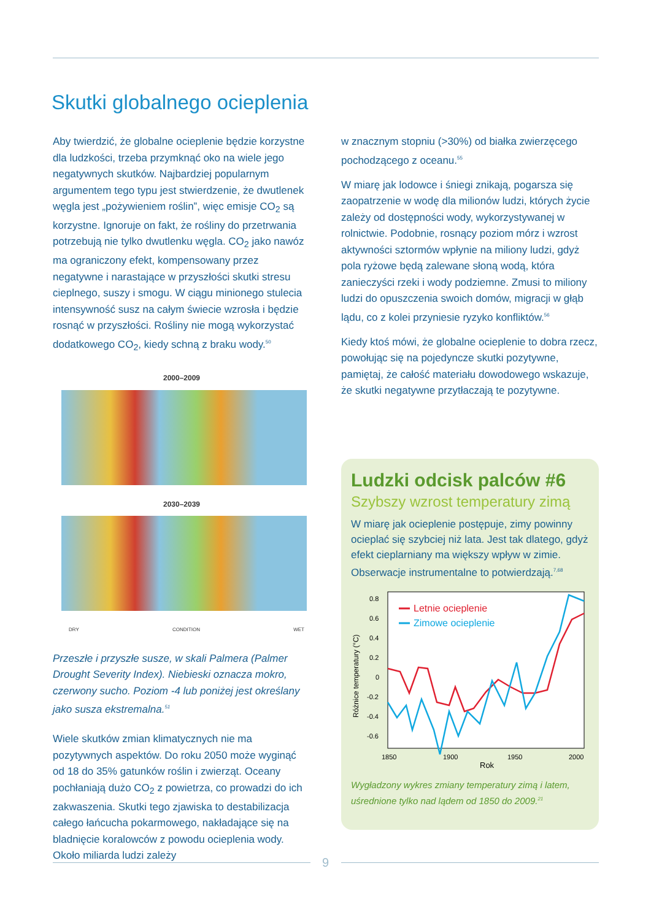Skutki globalnego ocieplenia
Aby twierdzić, że globalne ocieplenie będzie korzystne dla ludzkości, trzeba przymknąć oko na wiele jego negatywnych skutków. Najbardziej popularnym argumentem tego typu jest stwierdzenie, że dwutlenek węgla jest „pożywieniem roślin”, więc emisje CO<sub>2</sub> są korzystne. Ignoruje on fakt, że rośliny do przetrwania potrzebują nie tylko dwutlenku węgla. CO<sub>2</sub> jako nawóz ma ograniczony efekt, kompensowany przez negatywne i narastające w przyszłości skutki stresu cieplnego, suszy i smogu. W ciągu minionego stulecia intensywność susz na całym świecie wzrosła i będzie rosnąć w przyszłości. Rośliny nie mogą wykorzystać dodatkowego CO<sub>2</sub>, kiedy schną z braku wody.<sup>50</sup>
2000–2009
2030–2039
DRY CONDITION WET
Przeszłe i przyszłe susze, w skali Palmera (Palmer Drought Severity Index). Niebieski oznacza mokro, czerwony sucho. Poziom -4 lub poniżej jest określany jako susza ekstremalna.<sup>51</sup>
Wiele skutków zmian klimatycznych nie ma pozytywnych aspektów. Do roku 2050 może wyginąć od 18 do 35% gatunków roślin i zwierząt. Oceany pochłaniają dużo CO<sub>2</sub> z powietrza, co prowadzi do ich zakwaszenia. Skutki tego zjawiska to destabilizacja całego łańcucha pokarmowego, nakładające się na bladnięcie koralowców z powodu ocieplenia wody. Około miliarda ludzi zależy
w znacznym stopniu (>30%) od białka zwierzęcego pochodzącego z oceanu.<sup>55</sup>
W miarę jak lodowce i śniegi znikają, pogarsza się zaopatrzenie w wodę dla milionów ludzi, których życie zależy od dostępności wody, wykorzystywanej w rolnictwie. Podobnie, rosnący poziom mórz i wzrost aktywności sztormów wpłynie na miliony ludzi, gdyż pola ryżowe będą zalewane słoną wodą, która zanieczyści rzeki i wody podziemne. Zmusi to miliony ludzi do opuszczenia swoich domów, migracji w głąb lądu, co z kolei przyniesie ryzyko konfliktów.<sup>56</sup>
Kiedy ktoś mówi, że globalne ocieplenie to dobra rzecz, powołując się na pojedyncze skutki pozytywne, pamiętaj, że całość materiału dowodowego wskazuje, że skutki negatywne przytłaczają te pozytywne.
Ludzki odcisk palców #6
Szybszy wzrost temperatury zimą
W miarę jak ocieplenie postępuje, zimy powinny ocieplać się szybciej niż lata. Jest tak dlatego, gdyż efekt cieplarniany ma większy wpływ w zimie. Obserwacje instrumentalne to potwierdzają.<sup>7,68</sup>
0.8
0.6
0.4
0.2
0
-0.2
-0.4
-0.6
1850
1900
1950
2000
Rok
Różnice temperatury (°C)
Letnie ocieplenie
Zimowe ocieplenie
Wygładzony wykres zmiany temperatury zimą i latem, uśrednione tylko nad lądem od 1850 do 2009.<sup>21</sup>
9